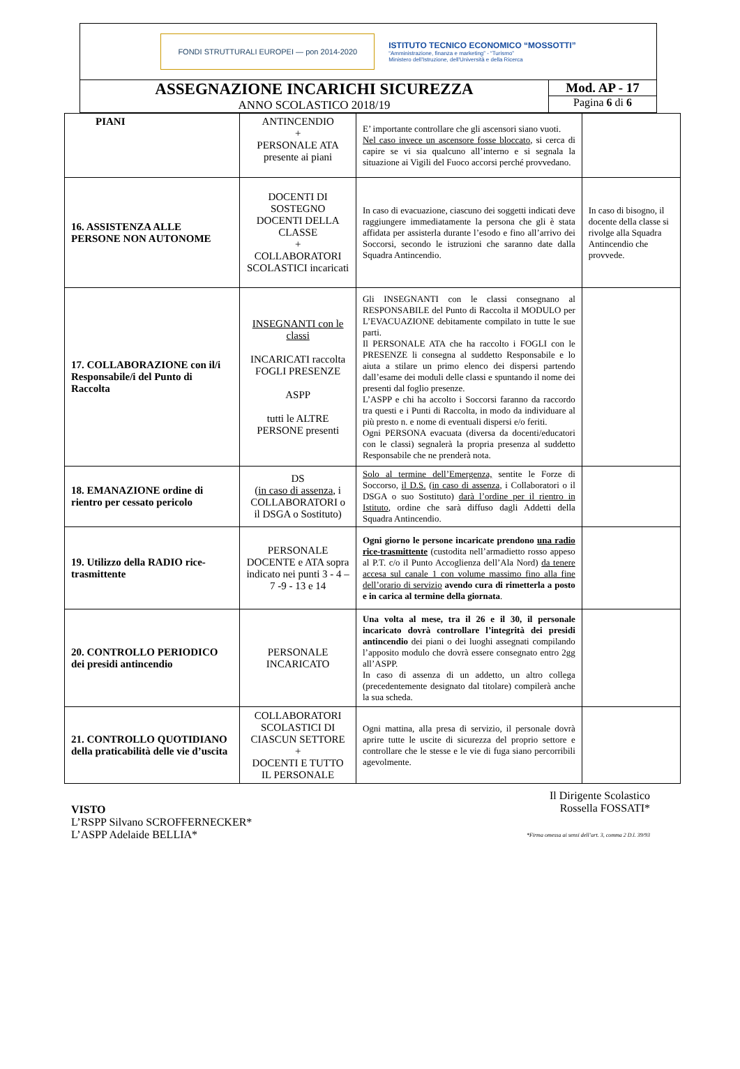FONDI STRUTTURALI EUROPEI — pon 2014-2020
ISTITUTO TECNICO ECONOMICO “MOSSOTTI”
“Amministrazione, finanza e marketing” - “Turismo”
Ministero dell'Istruzione, dell'Università e della Ricerca
ASSEGNAZIONE INCARICHI SICUREZZA
ANNO SCOLASTICO 2018/19
Mod. AP - 17
Pagina 6 di 6
| PIANI | ANTINCENDIO + PERSONALE ATA presente ai piani | E’ importante controllare che gli ascensori siano vuoti. Nel caso invece un ascensore fosse bloccato , si cerca di capire se vi sia qualcuno all’interno e si segnala la situazione ai Vigili del Fuoco accorsi perché provvedano. | |
| 16. ASSISTENZA ALLE PERSONE NON AUTONOME | DOCENTI DI SOSTEGNO DOCENTI DELLA CLASSE + COLLABORATORI SCOLASTICI incaricati | In caso di evacuazione, ciascuno dei soggetti indicati deve raggiungere immediatamente la persona che gli è stata affidata per assisterla durante l’esodo e fino all’arrivo dei Soccorsi, secondo le istruzioni che saranno date dalla Squadra Antincendio. | In caso di bisogno, il docente della classe si rivolge alla Squadra Antincendio che provvede. |
| 17. COLLABORAZIONE con il/i Responsabile/i del Punto di Raccolta | INSEGNANTI con le classi INCARICATI raccolta FOGLI PRESENZE ASPP tutti le ALTRE PERSONE presenti | Gli INSEGNANTI con le classi consegnano al RESPONSABILE del Punto di Raccolta il MODULO per L’EVACUAZIONE debitamente compilato in tutte le sue parti. Il PERSONALE ATA che ha raccolto i FOGLI con le PRESENZE li consegna al suddetto Responsabile e lo aiuta a stilare un primo elenco dei dispersi partendo dall’esame dei moduli delle classi e spuntando il nome dei presenti dal foglio presenze. L’ASPP e chi ha accolto i Soccorsi faranno da raccordo tra questi e i Punti di Raccolta, in modo da individuare al più presto n. e nome di eventuali dispersi e/o feriti. Ogni PERSONA evacuata (diversa da docenti/educatori con le classi) segnalerà la propria presenza al suddetto Responsabile che ne prenderà nota. | |
| 18. EMANAZIONE ordine di rientro per cessato pericolo | DS ( in caso di assenza , i COLLABORATORI o il DSGA o Sostituto) | Solo al termine dell’Emergenza, sentite le Forze di Soccorso, il D.S. ( in caso di assenza , i Collaboratori o il DSGA o suo Sostituto) darà l’ordine per il rientro in Istituto , ordine che sarà diffuso dagli Addetti della Squadra Antincendio. | |
| 19. Utilizzo della RADIO rice-trasmittente | PERSONALE DOCENTE e ATA sopra indicato nei punti 3 - 4 – 7 -9 - 13 e 14 | Ogni giorno le persone incaricate prendono una radio rice-trasmittente (custodita nell’armadietto rosso appeso al P.T. c/o il Punto Accoglienza dell’Ala Nord) da tenere accesa sul canale 1 con volume massimo fino alla fine dell’orario di servizio avendo cura di rimetterla a posto e in carica al termine della giornata . | |
| 20. CONTROLLO PERIODICO dei presidi antincendio | PERSONALE INCARICATO | Una volta al mese, tra il 26 e il 30, il personale incaricato dovrà controllare l’integrità dei presidi antincendio dei piani o dei luoghi assegnati compilando l’apposito modulo che dovrà essere consegnato entro 2gg all’ASPP. In caso di assenza di un addetto, un altro collega (precedentemente designato dal titolare) compilerà anche la sua scheda. | |
| 21. CONTROLLO QUOTIDIANO della praticabilità delle vie d’uscita | COLLABORATORI SCOLASTICI DI CIASCUN SETTORE + DOCENTI E TUTTO IL PERSONALE | Ogni mattina, alla presa di servizio, il personale dovrà aprire tutte le uscite di sicurezza del proprio settore e controllare che le stesse e le vie di fuga siano percorribili agevolmente. | |
VISTO
L’RSPP Silvano SCROFFERNECKER*
L’ASPP Adelaide BELLIA*
Il Dirigente Scolastico
Rossella FOSSATI*
*Firma omessa ai sensi dell’art. 3, comma 2 D.l. 39/93